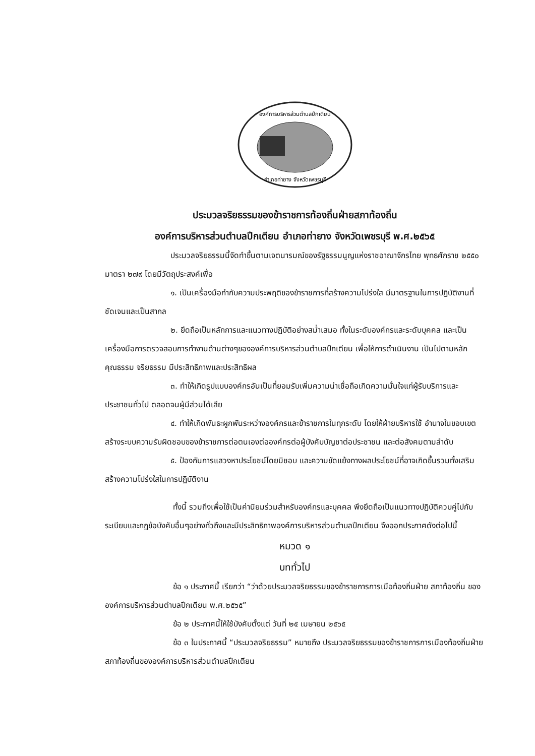องค์การบริหารส่วนตำบลปึกเตียน
อำเภอท่ายาง จังหวัดเพชรบุรี
ประมวลจริยธรรมของข้าราชการท้องถิ่นฝ่ายสภาท้องถิ่น
องค์การบริหารส่วนตำบลปึกเตียน อำเภอท่ายาง จังหวัดเพชรบุรี พ.ศ.๒๕๖๕
ประมวลจริยธรรมนี้จัดทำขึ้นตามเจตนารมณ์ของรัฐธรรมนูญแห่งราชอาณาจักรไทย พุทธศักราช ๒๕๕๐ มาตรา ๒๗๙ โดยมีวัตถุประสงค์เพื่อ
๑. เป็นเครื่องมือกำกับความประพฤติของข้าราชการที่สร้างความโปร่งใส มีมาตรฐานในการปฏิบัติงานที่ชัดเจนและเป็นสากล
๒. ยึดถือเป็นหลักการและแนวทางปฏิบัติอย่างสม่ำเสมอ ทั้งในระดับองค์กรและระดับบุคคล และเป็นเครื่องมือการตรวจสอบการทำงานด้านต่างๆขององค์การบริหารส่วนตำบลปึกเตียน เพื่อให้การดำเนินงาน เป็นไปตามหลักคุณธรรม จริยธรรม มีประสิทธิภาพและประสิทธิผล
๓. ทำให้เกิดรูปแบบองค์กรอันเป็นที่ยอมรับเพิ่มความน่าเชื่อถือเกิดความมั่นใจแก่ผู้รับบริการและประชาชนทั่วไป ตลอดจนผู้มีส่วนได้เสีย
๔. ทำให้เกิดพันธะผูกพันระหว่างองค์กรและข้าราชการในทุกระดับ โดยให้ฝ่ายบริหารใช้ อำนาจในขอบเขต สร้างระบบความรับผิดชอบของข้าราชการต่อตนเองต่อองค์กรต่อผู้บังคับบัญชาต่อประชาชน และต่อสังคมตามลำดับ
๕. ป้องกันการแสวงหาประโยชน์โดยมิชอบ และความขัดแย้งทางผลประโยชน์ที่อาจเกิดขึ้นรวมทั้งเสริมสร้างความโปร่งใสในการปฏิบัติงาน
ทั้งนี้ รวมถึงเพื่อใช้เป็นค่านิยมร่วมสำหรับองค์กรและบุคคล พึงยึดถือเป็นแนวทางปฏิบัติควบคู่ไปกับระเบียบและกฎข้อบังคับอื่นๆอย่างทั่วถึงและมีประสิทธิภาพองค์การบริหารส่วนตำบลปึกเตียน จึงออกประกาศดังต่อไปนี้
หมวด ๑
บททั่วไป
ข้อ ๑ ประกาศนี้ เรียกว่า “ว่าด้วยประมวลจริยธรรมของข้าราชการการเมือท้องถิ่นฝ่าย สภาท้องถิ่น ขององค์การบริหารส่วนตำบลปึกเตียน พ.ศ.๒๕๖๕”
ข้อ ๒ ประกาศนี้ให้ใช้บังคับตั้งแต่ วันที่ ๒๕ เมษายน ๒๕๖๕
ข้อ ๓ ในประกาศนี้ “ประมวลจริยธรรม” หมายถึง ประมวลจริยธรรมของข้าราชการการเมืองท้องถิ่นฝ่ายสภาท้องถิ่นขององค์การบริหารส่วนตำบลปึกเตียน